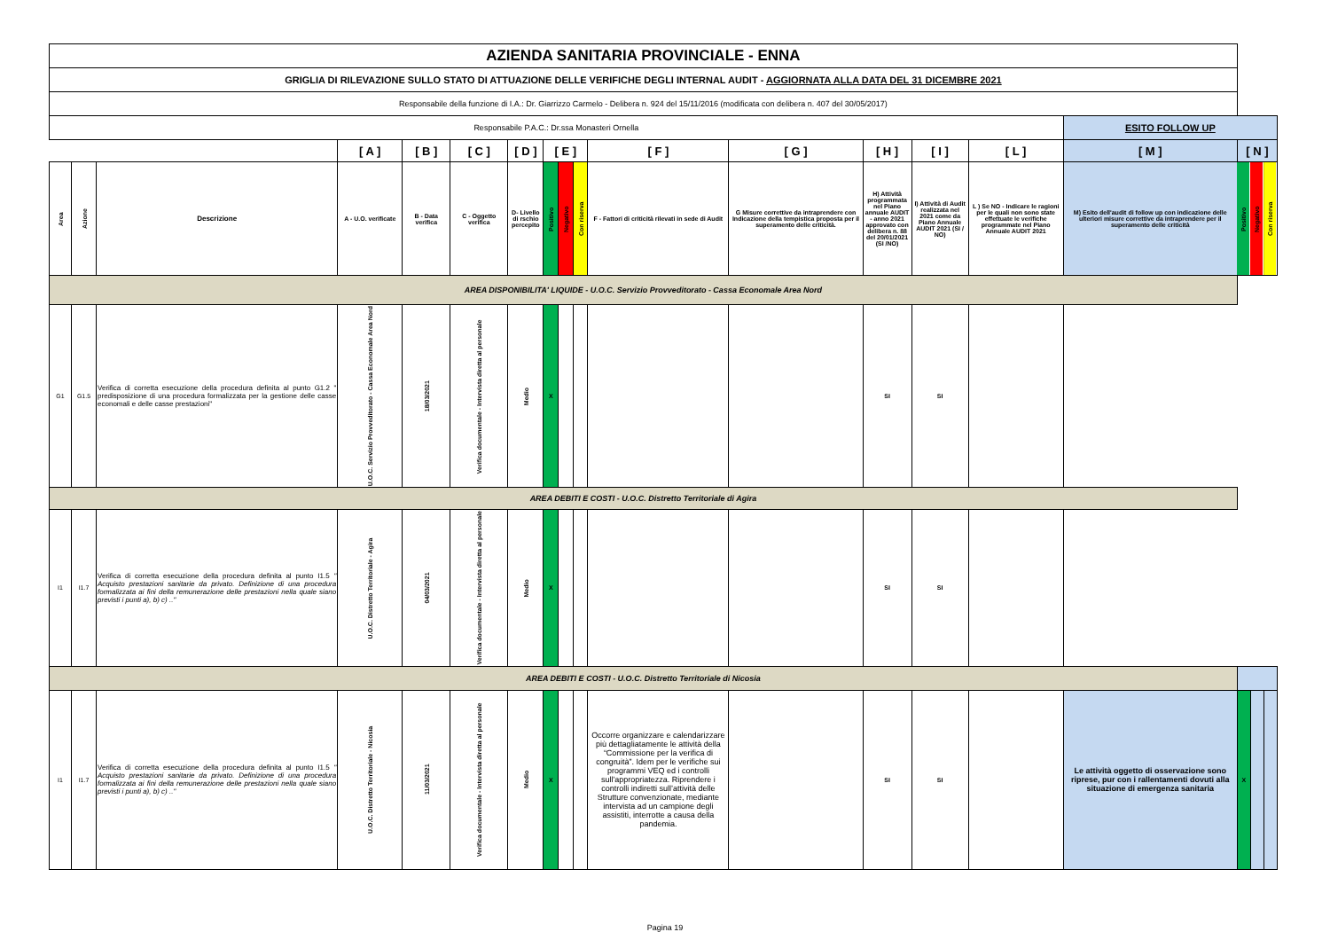| AZIENDA SANITARIA PROVINCIALE - ENNA | | | | | | | | | | | | | | | | | | |
| GRIGLIA DI RILEVAZIONE SULLO STATO DI ATTUAZIONE DELLE VERIFICHE DEGLI INTERNAL AUDIT - AGGIORNATA ALLA DATA DEL 31 DICEMBRE 2021 | | | | | | | | | | | | | | | | | | |
| Responsabile della funzione di I.A.: Dr. Giarrizzo Carmelo - Delibera n. 924 del 15/11/2016 (modificata con delibera n. 407 del 30/05/2017) | | | | | | | | | | | | | | | | | | |
| Responsabile P.A.C.: Dr.ssa Monasteri Ornella | | | | | | | | | | | | | | | ESITO FOLLOW UP | | | |
| | | | [ A ] | [ B ] | [ C ] | [ D ] | [ E ] | | | [ F ] | [ G ] | [ H ] | [ I ] | [ L ] | [ M ] | [ N ] | | |
| Area | Azione | Descrizione | A - U.O. verificate | B - Data verifica | C - Oggetto verifica | D- Livello di rschio percepito | Positivo | Negativo | Con riserva | F - Fattori di criticità rilevati in sede di Audit | G Misure correttive da intraprendere con Indicazione della tempistica proposta per il superamento delle criticità. | H) Attività programmata nel Piano annuale AUDIT - anno 2021 approvato con delibera n. 88 del 20/01/2021 (SI /NO) | I) Attività di Audit realizzata nel 2021 come da Piano Annuale AUDIT 2021 (SI / NO) | L ) Se NO - Indicare le ragioni per le quali non sono state effettuate le verifiche programmate nel Piano Annuale AUDIT 2021 | M) Esito dell'audit di follow up con indicazione delle ulteriori misure correttive da intraprendere per il superamento delle criticità | Positivo | Negativo | Con riserva |
| AREA DISPONIBILITA' LIQUIDE - U.O.C. Servizio Provveditorato - Cassa Economale Area Nord | | | | | | | | | | | | | | | | | | |
| G1 | G1.5 | Verifica di corretta esecuzione della procedura definita al punto G1.2 " predisposizione di una procedura formalizzata per la gestione delle casse economali e delle casse prestazioni" | U.O.C. Servizio Provveditorato - Cassa Economale Area Nord | 18/03/2021 | Verifica documentale - Intervista diretta al personale | Medio | X | | | | | SI | SI | | | | | |
| AREA DEBITI E COSTI - U.O.C. Distretto Territoriale di Agira | | | | | | | | | | | | | | | | | | |
| I1 | I1.7 | Verifica di corretta esecuzione della procedura definita al punto I1.5 " Acquisto prestazioni sanitarie da privato. Definizione di una procedura formalizzata ai fini della remunerazione delle prestazioni nella quale siano previsti i punti a), b) c) .." | U.O.C. Distretto Territoriale - Agira | 04/03/2021 | Verifica documentale - Intervista diretta al personale | Medio | X | | | | | SI | SI | | | | | |
| AREA DEBITI E COSTI - U.O.C. Distretto Territoriale di Nicosia | | | | | | | | | | | | | | | | | | |
| I1 | I1.7 | Verifica di corretta esecuzione della procedura definita al punto I1.5 " Acquisto prestazioni sanitarie da privato. Definizione di una procedura formalizzata ai fini della remunerazione delle prestazioni nella quale siano previsti i punti a), b) c) .." | U.O.C. Distretto Territoriale - Nicosia | 11/03/2021 | Verifica documentale - Intervista diretta al personale | Medio | X | | | Occorre organizzare e calendarizzare più dettagliatamente le attività della “Commissione per la verifica di congruità”. Idem per le verifiche sui programmi VEQ ed i controlli sull'appropriatezza. Riprendere i controlli indiretti sull’attività delle Strutture convenzionate, mediante intervista ad un campione degli assistiti, interrotte a causa della pandemia. | | SI | SI | | Le attività oggetto di osservazione sono riprese, pur con i rallentamenti dovuti alla situazione di emergenza sanitaria | X | | |
Pagina 19